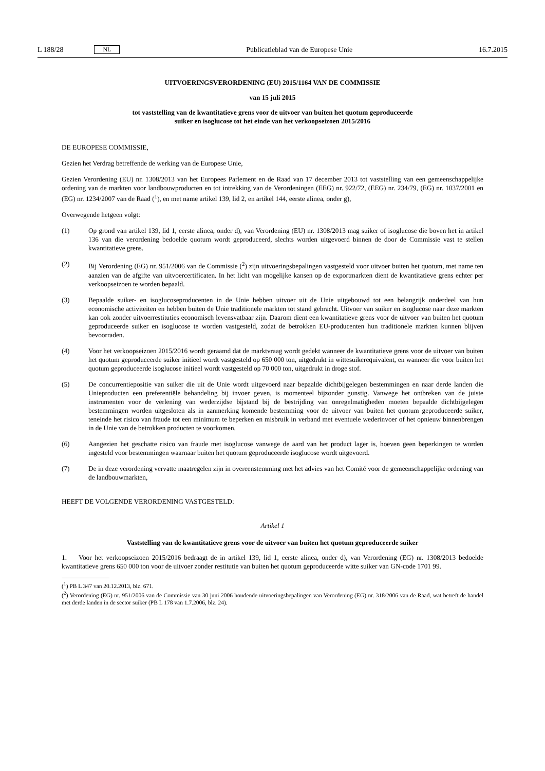L 188/28 NL
Publicatieblad van de Europese Unie 16.7.2015
UITVOERINGSVERORDENING (EU) 2015/1164 VAN DE COMMISSIE
van 15 juli 2015
tot vaststelling van de kwantitatieve grens voor de uitvoer van buiten het quotum geproduceerde
suiker en isoglucose tot het einde van het verkoopseizoen 2015/2016
DE EUROPESE COMMISSIE,
Gezien het Verdrag betreffende de werking van de Europese Unie,
Gezien Verordening (EU) nr. 1308/2013 van het Europees Parlement en de Raad van 17 december 2013 tot vaststelling van een gemeenschappelijke ordening van de markten voor landbouwproducten en tot intrekking van de Verordeningen (EEG) nr. 922/72, (EEG) nr. 234/79, (EG) nr. 1037/2001 en (EG) nr. 1234/2007 van de Raad (<sup>1</sup>), en met name artikel 139, lid 2, en artikel 144, eerste alinea, onder g),
Overwegende hetgeen volgt:
(1) Op grond van artikel 139, lid 1, eerste alinea, onder d), van Verordening (EU) nr. 1308/2013 mag suiker of isoglucose die boven het in artikel 136 van die verordening bedoelde quotum wordt geproduceerd, slechts worden uitgevoerd binnen de door de Commissie vast te stellen kwantitatieve grens.
(2) Bij Verordening (EG) nr. 951/2006 van de Commissie (<sup>2</sup>) zijn uitvoeringsbepalingen vastgesteld voor uitvoer buiten het quotum, met name ten aanzien van de afgifte van uitvoercertificaten. In het licht van mogelijke kansen op de exportmarkten dient de kwantitatieve grens echter per verkoopseizoen te worden bepaald.
(3) Bepaalde suiker- en isoglucoseproducenten in de Unie hebben uitvoer uit de Unie uitgebouwd tot een belangrijk onderdeel van hun economische activiteiten en hebben buiten de Unie traditionele markten tot stand gebracht. Uitvoer van suiker en isoglucose naar deze markten kan ook zonder uitvoerrestituties economisch levensvatbaar zijn. Daarom dient een kwantitatieve grens voor de uitvoer van buiten het quotum geproduceerde suiker en isoglucose te worden vastgesteld, zodat de betrokken EU-producenten hun traditionele markten kunnen blijven bevoorraden.
(4) Voor het verkoopseizoen 2015/2016 wordt geraamd dat de marktvraag wordt gedekt wanneer de kwantitatieve grens voor de uitvoer van buiten het quotum geproduceerde suiker initieel wordt vastgesteld op 650 000 ton, uitgedrukt in wittesuikerequivalent, en wanneer die voor buiten het quotum geproduceerde isoglucose initieel wordt vastgesteld op 70 000 ton, uitgedrukt in droge stof.
(5) De concurrentiepositie van suiker die uit de Unie wordt uitgevoerd naar bepaalde dichtbijgelegen bestemmingen en naar derde landen die Unieproducten een preferentiële behandeling bij invoer geven, is momenteel bijzonder gunstig. Vanwege het ontbreken van de juiste instrumenten voor de verlening van wederzijdse bijstand bij de bestrijding van onregelmatigheden moeten bepaalde dichtbijgelegen bestemmingen worden uitgesloten als in aanmerking komende bestemming voor de uitvoer van buiten het quotum geproduceerde suiker, teneinde het risico van fraude tot een minimum te beperken en misbruik in verband met eventuele wederinvoer of het opnieuw binnenbrengen in de Unie van de betrokken producten te voorkomen.
(6) Aangezien het geschatte risico van fraude met isoglucose vanwege de aard van het product lager is, hoeven geen beperkingen te worden ingesteld voor bestemmingen waarnaar buiten het quotum geproduceerde isoglucose wordt uitgevoerd.
(7) De in deze verordening vervatte maatregelen zijn in overeenstemming met het advies van het Comité voor de gemeenschappelijke ordening van de landbouwmarkten,
HEEFT DE VOLGENDE VERORDENING VASTGESTELD:
Artikel 1
Vaststelling van de kwantitatieve grens voor de uitvoer van buiten het quotum geproduceerde suiker
1. Voor het verkoopseizoen 2015/2016 bedraagt de in artikel 139, lid 1, eerste alinea, onder d), van Verordening (EG) nr. 1308/2013 bedoelde kwantitatieve grens 650 000 ton voor de uitvoer zonder restitutie van buiten het quotum geproduceerde witte suiker van GN-code 1701 99.
(<sup>1</sup>) PB L 347 van 20.12.2013, blz. 671.
(<sup>2</sup>) Verordening (EG) nr. 951/2006 van de Commissie van 30 juni 2006 houdende uitvoeringsbepalingen van Verordening (EG) nr. 318/2006 van de Raad, wat betreft de handel met derde landen in de sector suiker (PB L 178 van 1.7.2006, blz. 24).